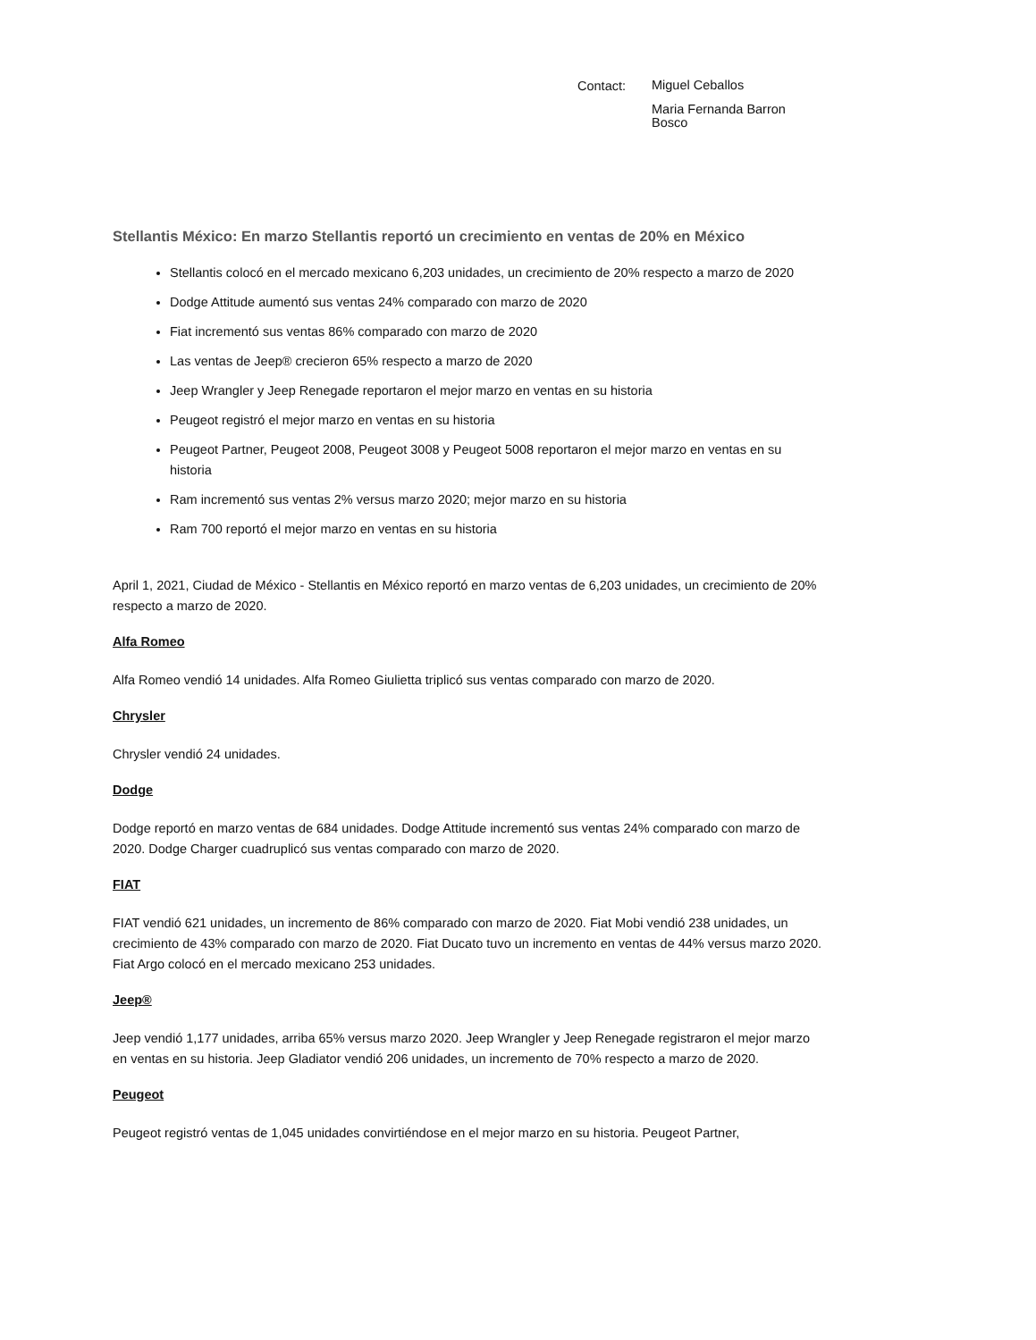Contact:
Miguel Ceballos
Maria Fernanda Barron Bosco
Stellantis México: En marzo Stellantis reportó un crecimiento en ventas de 20% en México
Stellantis colocó en el mercado mexicano 6,203 unidades, un crecimiento de 20% respecto a marzo de 2020
Dodge Attitude aumentó sus ventas 24% comparado con marzo de 2020
Fiat incrementó sus ventas 86% comparado con marzo de 2020
Las ventas de Jeep® crecieron 65% respecto a marzo de 2020
Jeep Wrangler y Jeep Renegade reportaron el mejor marzo en ventas en su historia
Peugeot registró el mejor marzo en ventas en su historia
Peugeot Partner, Peugeot 2008, Peugeot 3008 y Peugeot 5008 reportaron el mejor marzo en ventas en su historia
Ram incrementó sus ventas 2% versus marzo 2020; mejor marzo en su historia
Ram 700 reportó el mejor marzo en ventas en su historia
April 1, 2021, Ciudad de México - Stellantis en México reportó en marzo ventas de 6,203 unidades, un crecimiento de 20% respecto a marzo de 2020.
Alfa Romeo
Alfa Romeo vendió 14 unidades. Alfa Romeo Giulietta triplicó sus ventas comparado con marzo de 2020.
Chrysler
Chrysler vendió 24 unidades.
Dodge
Dodge reportó en marzo ventas de 684 unidades. Dodge Attitude incrementó sus ventas 24% comparado con marzo de 2020. Dodge Charger cuadruplicó sus ventas comparado con marzo de 2020.
FIAT
FIAT vendió 621 unidades, un incremento de 86% comparado con marzo de 2020. Fiat Mobi vendió 238 unidades, un crecimiento de 43% comparado con marzo de 2020. Fiat Ducato tuvo un incremento en ventas de 44% versus marzo 2020. Fiat Argo colocó en el mercado mexicano 253 unidades.
Jeep®
Jeep vendió 1,177 unidades, arriba 65% versus marzo 2020. Jeep Wrangler y Jeep Renegade registraron el mejor marzo en ventas en su historia. Jeep Gladiator vendió 206 unidades, un incremento de 70% respecto a marzo de 2020.
Peugeot
Peugeot registró ventas de 1,045 unidades convirtiéndose en el mejor marzo en su historia. Peugeot Partner,